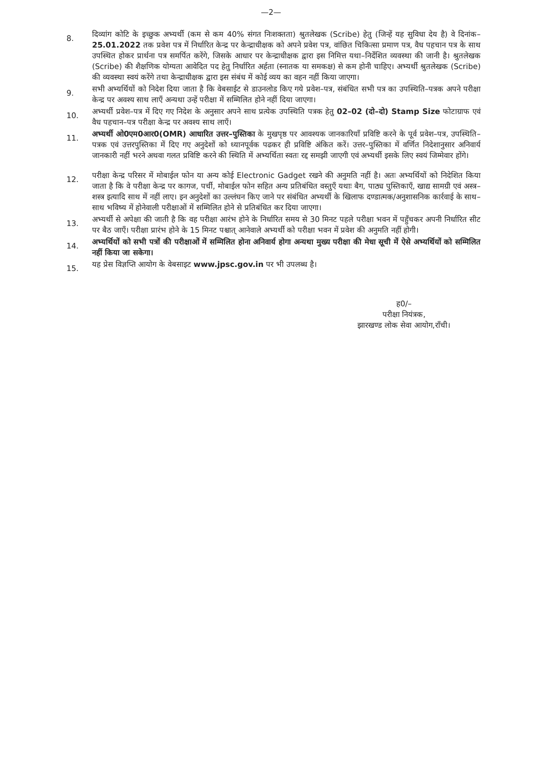—2—
8.
दिव्यांग कोटि के इच्छुक अभ्यर्थी (कम से कम 40% संगत निःशक्तता) श्रुतलेखक (Scribe) हेतु (जिन्हें यह सुविधा देय है) वे दिनांक–25.01.2022 तक प्रवेश पत्र में निर्धारित केन्द्र पर केन्द्राधीक्षक को अपने प्रवेश पत्र, वांछित चिकित्सा प्रमाण पत्र, वैध पहचान पत्र के साथ उपस्थित होकर प्रार्थना पत्र समर्पित करेंगे, जिसके आधार पर केन्द्राधीक्षक द्वारा इस निमित्त यथा–निर्देशित व्यवस्था की जानी है। श्रुतलेखक (Scribe) की शैक्षणिक योग्यता आवेदित पद हेतु निर्धारित अर्हता (स्नातक या समकक्ष) से कम होनी चाहिए। अभ्यर्थी श्रुतलेखक (Scribe) की व्यवस्था स्वयं करेंगे तथा केन्द्राधीक्षक द्वारा इस संबंध में कोई व्यय का वहन नहीं किया जाएगा।
9.
सभी अभ्यर्थियों को निदेश दिया जाता है कि वेबसाईट से डाउनलोड किए गये प्रवेश–पत्र, संबंधित सभी पत्र का उपस्थिति–पत्रक अपने परीक्षा केन्द्र पर अवश्य साथ लाएँ अन्यथा उन्हें परीक्षा में सम्मिलित होने नहीं दिया जाएगा।
10.
अभ्यर्थी प्रवेश–पत्र में दिए गए निदेश के अनुसार अपने साथ प्रत्येक उपस्थिति पत्रक हेतु 02–02 (दो–दो) Stamp Size फोटाग्राफ एवं वैध पहचान–पत्र परीक्षा केन्द्र पर अवश्य साथ लाएँ।
11.
अभ्यर्थी ओ0एम0आर0(OMR) आधारित उत्तर–पुस्तिका के मुखपृष्ठ पर आवश्यक जानकारियाँ प्रविष्टि करने के पूर्व प्रवेश–पत्र, उपस्थिति–पत्रक एवं उत्तरपुस्तिका में दिए गए अनुदेशों को ध्यानपूर्वक पढकर ही प्रविष्टि अंकित करें। उत्तर–पुस्तिका में वर्णित निदेशानुसार अनिवार्य जानकारी नहीं भरने अथवा गलत प्रविष्टि करने की स्थिति में अभ्यर्थिता स्वतः रद्द समझी जाएगी एवं अभ्यर्थी इसके लिए स्वयं जिम्मेवार होंगे।
12.
परीक्षा केन्द्र परिसर में मोबाईल फोन या अन्य कोई Electronic Gadget रखने की अनुमति नहीं है। अतः अभ्यर्थियों को निदेशित किया जाता है कि वे परीक्षा केन्द्र पर कागज, पर्ची, मोबाईल फोन सहित अन्य प्रतिबंधित वस्तुएँ यथाः बैग, पाठ्य पुस्तिकाएँ, खाद्य सामग्री एवं अस्त्र–शस्त्र इत्यादि साथ में नहीं लाए। इन अनुदेशों का उल्लंघन किए जाने पर संबंधित अभ्यर्थी के खिलाफ दण्डात्मक/अनुशासनिक कार्रवाई के साथ–साथ भविष्य में होनेवाली परीक्षाओं में सम्मिलित होने से प्रतिबंधित कर दिया जाएगा।
13.
अभ्यर्थी से अपेक्षा की जाती है कि वह परीक्षा आरंभ होने के निर्धारित समय से 30 मिनट पहले परीक्षा भवन में पहुँचकर अपनी निर्धारित सीट पर बैठ जाएँ। परीक्षा प्रारंभ होने के 15 मिनट पश्चात् आनेवाले अभ्यर्थी को परीक्षा भवन में प्रवेश की अनुमति नहीं होगी।
14.
अभ्यर्थियों को सभी पत्रों की परीक्षाओं में सम्मिलित होना अनिवार्य होगा अन्यथा मुख्य परीक्षा की मेधा सूची में ऐसे अभ्यर्थियों को सम्मिलित नहीं किया जा सकेगा।
15.
यह प्रेस विज्ञप्ति आयोग के वेबसाइट www.jpsc.gov.in पर भी उपलब्ध है।
ह0/–
परीक्षा नियंत्रक,
झारखण्ड लोक सेवा आयोग,राँची।